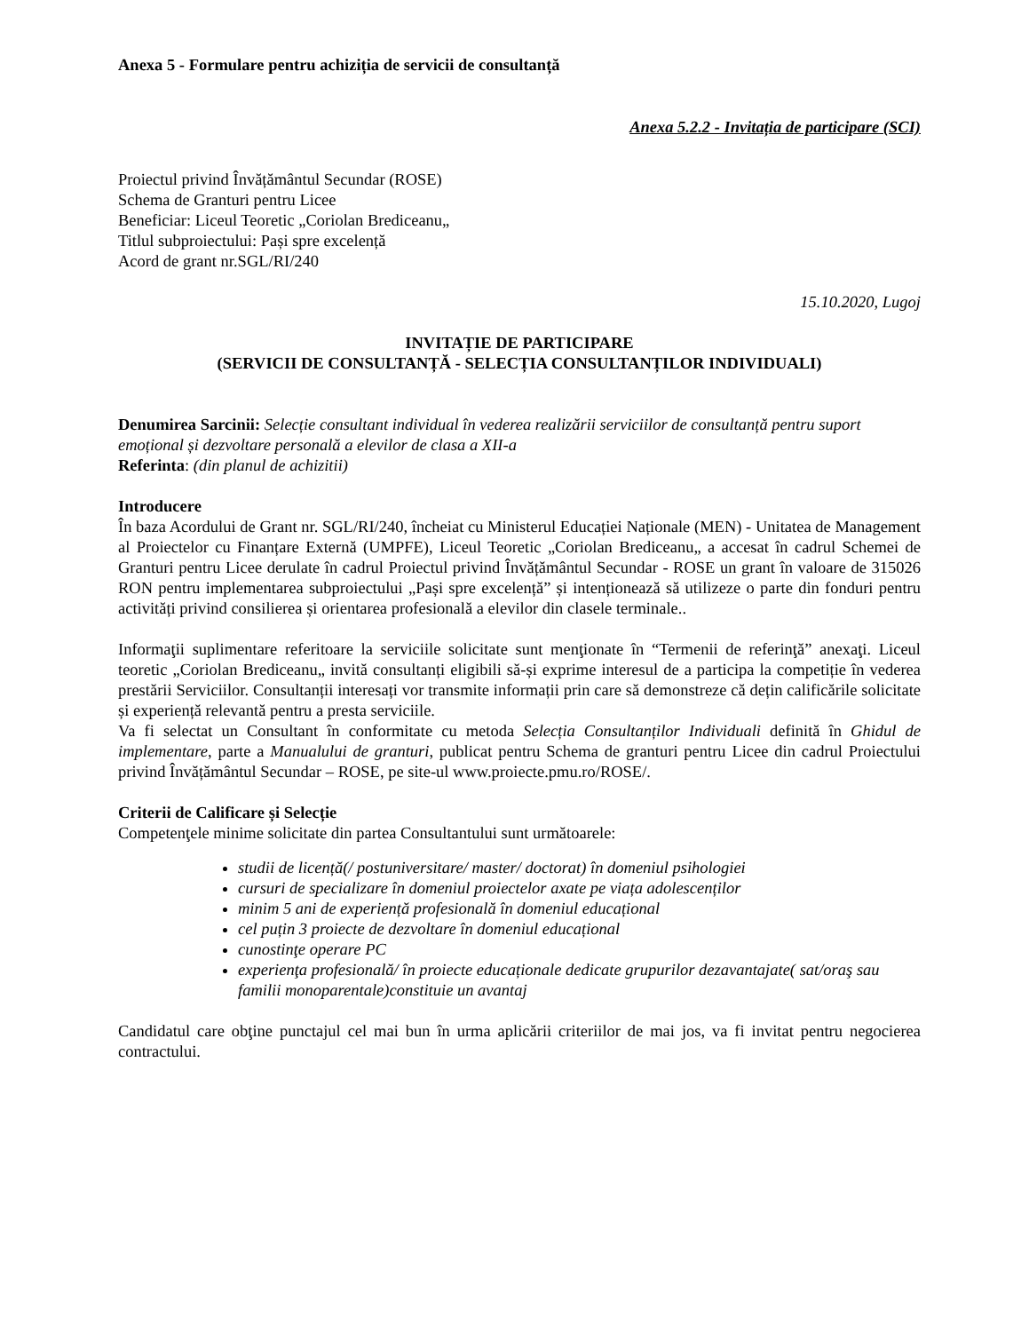Anexa 5 - Formulare pentru achiziția de servicii de consultanță
Anexa 5.2.2 - Invitația de participare (SCI)
Proiectul privind Învățământul Secundar (ROSE)
Schema de Granturi pentru Licee
Beneficiar: Liceul Teoretic „Coriolan Brediceanu„
Titlul subproiectului: Pași spre excelență
Acord de grant nr.SGL/RI/240
15.10.2020, Lugoj
INVITAȚIE DE PARTICIPARE
(SERVICII DE CONSULTANȚĂ - SELECȚIA CONSULTANȚILOR INDIVIDUALI)
Denumirea Sarcinii: Selecție consultant individual în vederea realizării serviciilor de consultanță pentru suport emoțional și dezvoltare personală a elevilor de clasa a XII-a
Referinta: (din planul de achizitii)
Introducere
În baza Acordului de Grant nr. SGL/RI/240, încheiat cu Ministerul Educației Naționale (MEN) - Unitatea de Management al Proiectelor cu Finanțare Externă (UMPFE), Liceul Teoretic „Coriolan Brediceanu„ a accesat în cadrul Schemei de Granturi pentru Licee derulate în cadrul Proiectul privind Învățământul Secundar - ROSE un grant în valoare de 315026 RON pentru implementarea subproiectului „Pași spre excelență” și intenționează să utilizeze o parte din fonduri pentru activități privind consilierea și orientarea profesională a elevilor din clasele terminale..
Informaţii suplimentare referitoare la serviciile solicitate sunt menţionate în “Termenii de referinţă” anexaţi. Liceul teoretic „Coriolan Brediceanu„ invită consultanți eligibili să-și exprime interesul de a participa la competiție în vederea prestării Serviciilor. Consultanții interesați vor transmite informații prin care să demonstreze că dețin calificările solicitate și experiență relevantă pentru a presta serviciile.
Va fi selectat un Consultant în conformitate cu metoda Selecția Consultanților Individuali definită în Ghidul de implementare, parte a Manualului de granturi, publicat pentru Schema de granturi pentru Licee din cadrul Proiectului privind Învățământul Secundar – ROSE, pe site-ul www.proiecte.pmu.ro/ROSE/.
Criterii de Calificare și Selecție
Competenţele minime solicitate din partea Consultantului sunt următoarele:
studii de licență(/ postuniversitare/ master/ doctorat) în domeniul psihologiei
cursuri de specializare în domeniul proiectelor axate pe viața adolescenților
minim 5 ani de experiență profesională în domeniul educațional
cel puțin 3 proiecte de dezvoltare în domeniul educațional
cunostinţe operare PC
experienţa profesională/ în proiecte educaționale dedicate grupurilor dezavantajate( sat/oraş sau familii monoparentale)constituie un avantaj
Candidatul care obţine punctajul cel mai bun în urma aplicării criteriilor de mai jos, va fi invitat pentru negocierea contractului.